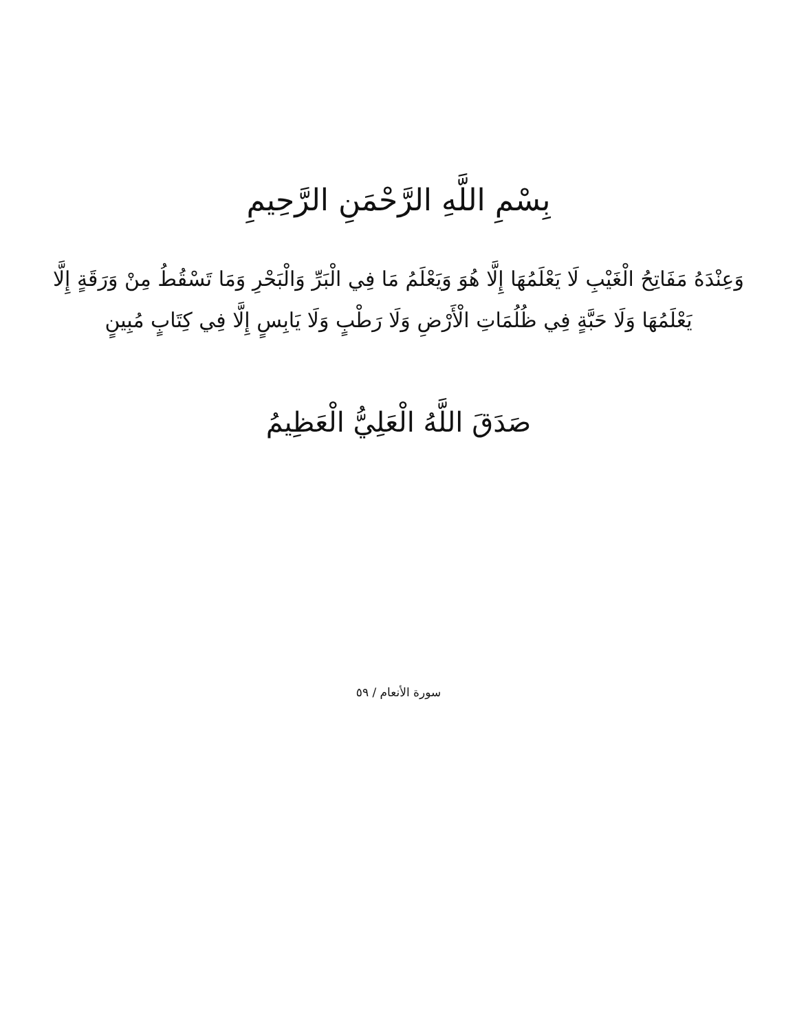بِسْمِ اللَّهِ الرَّحْمَنِ الرَّحِيمِ
وَعِنْدَهُ مَفَاتِحُ الْغَيْبِ لَا يَعْلَمُهَا إِلَّا هُوَ وَيَعْلَمُ مَا فِي الْبَرِّ وَالْبَحْرِ وَمَا تَسْقُطُ مِنْ وَرَقَةٍ إِلَّا يَعْلَمُهَا وَلَا حَبَّةٍ فِي ظُلُمَاتِ الْأَرْضِ وَلَا رَطْبٍ وَلَا يَابِسٍ إِلَّا فِي كِتَابٍ مُبِينٍ
صَدَقَ اللَّهُ الْعَلِيُّ الْعَظِيمُ
سورة الأنعام / ٥٩